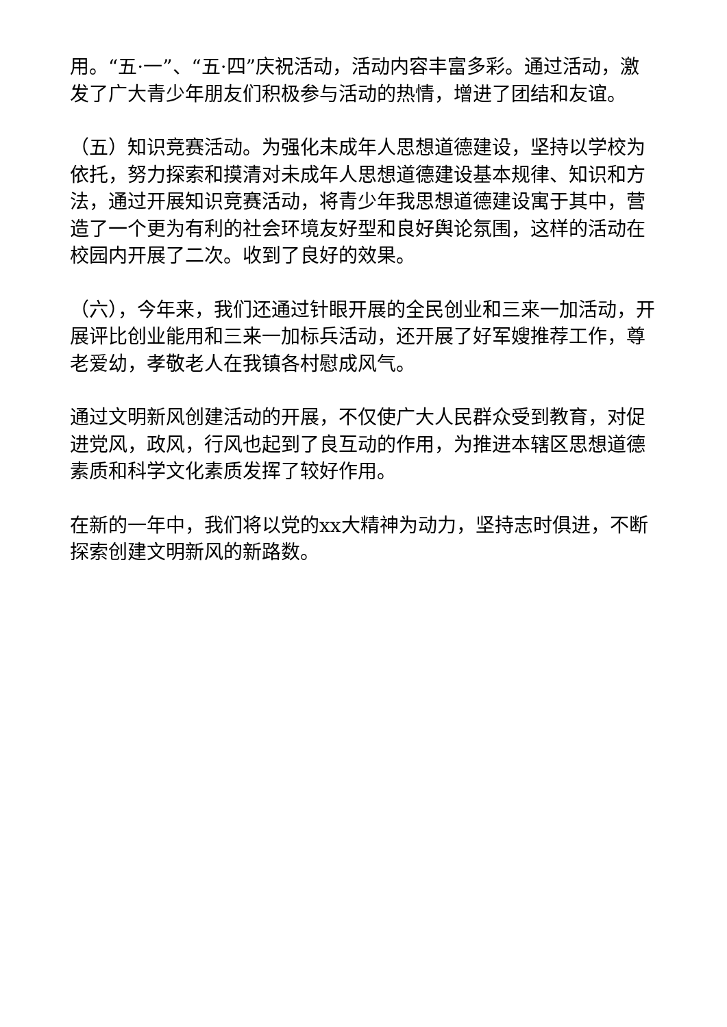用。“五·一”、“五·四”庆祝活动，活动内容丰富多彩。通过活动，激发了广大青少年朋友们积极参与活动的热情，增进了团结和友谊。
（五）知识竞赛活动。为强化未成年人思想道德建设，坚持以学校为依托，努力探索和摸清对未成年人思想道德建设基本规律、知识和方法，通过开展知识竞赛活动，将青少年我思想道德建设寓于其中，营造了一个更为有利的社会环境友好型和良好舆论氛围，这样的活动在校园内开展了二次。收到了良好的效果。
（六），今年来，我们还通过针眼开展的全民创业和三来一加活动，开展评比创业能用和三来一加标兵活动，还开展了好军嫂推荐工作，尊老爱幼，孝敬老人在我镇各村慰成风气。
通过文明新风创建活动的开展，不仅使广大人民群众受到教育，对促进党风，政风，行风也起到了良互动的作用，为推进本辖区思想道德素质和科学文化素质发挥了较好作用。
在新的一年中，我们将以党的xx大精神为动力，坚持志时俱进，不断探索创建文明新风的新路数。